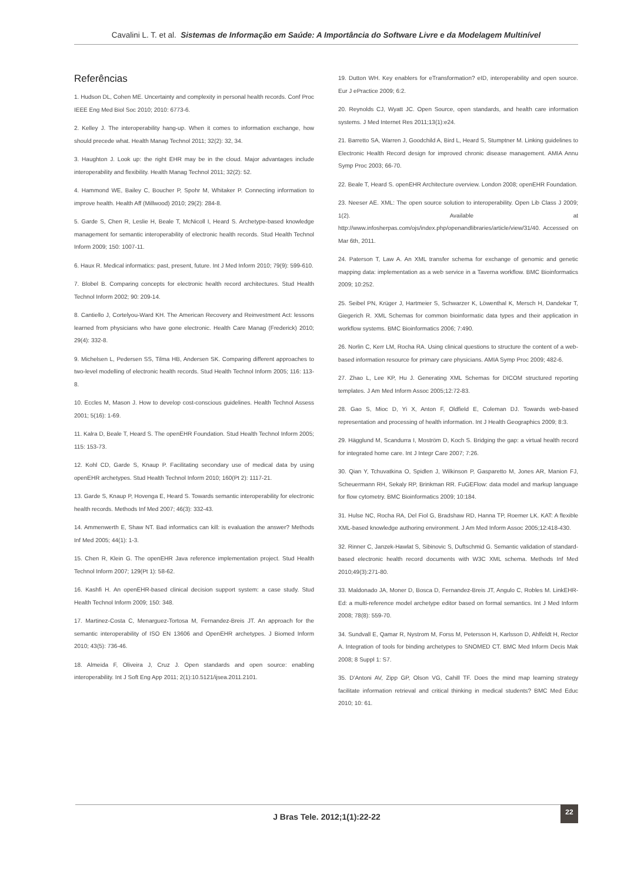Cavalini L. T. et al. Sistemas de Informação em Saúde: A Importância do Software Livre e da Modelagem Multinível
Referências
1. Hudson DL, Cohen ME. Uncertainty and complexity in personal health records. Conf Proc IEEE Eng Med Biol Soc 2010; 2010: 6773-6.
2. Kelley J. The interoperability hang-up. When it comes to information exchange, how should precede what. Health Manag Technol 2011; 32(2): 32, 34.
3. Haughton J. Look up: the right EHR may be in the cloud. Major advantages include interoperability and flexibility. Health Manag Technol 2011; 32(2): 52.
4. Hammond WE, Bailey C, Boucher P, Spohr M, Whitaker P. Connecting information to improve health. Health Aff (Millwood) 2010; 29(2): 284-8.
5. Garde S, Chen R, Leslie H, Beale T, McNicoll I, Heard S. Archetype-based knowledge management for semantic interoperability of electronic health records. Stud Health Technol Inform 2009; 150: 1007-11.
6. Haux R. Medical informatics: past, present, future. Int J Med Inform 2010; 79(9): 599-610.
7. Blobel B. Comparing concepts for electronic health record architectures. Stud Health Technol Inform 2002; 90: 209-14.
8. Cantiello J, Cortelyou-Ward KH. The American Recovery and Reinvestment Act: lessons learned from physicians who have gone electronic. Health Care Manag (Frederick) 2010; 29(4): 332-8.
9. Michelsen L, Pedersen SS, Tilma HB, Andersen SK. Comparing different approaches to two-level modelling of electronic health records. Stud Health Technol Inform 2005; 116: 113-8.
10. Eccles M, Mason J. How to develop cost-conscious guidelines. Health Technol Assess 2001; 5(16): 1-69.
11. Kalra D, Beale T, Heard S. The openEHR Foundation. Stud Health Technol Inform 2005; 115: 153-73.
12. Kohl CD, Garde S, Knaup P. Facilitating secondary use of medical data by using openEHR archetypes. Stud Health Technol Inform 2010; 160(Pt 2): 1117-21.
13. Garde S, Knaup P, Hovenga E, Heard S. Towards semantic interoperability for electronic health records. Methods Inf Med 2007; 46(3): 332-43.
14. Ammenwerth E, Shaw NT. Bad informatics can kill: is evaluation the answer? Methods Inf Med 2005; 44(1): 1-3.
15. Chen R, Klein G. The openEHR Java reference implementation project. Stud Health Technol Inform 2007; 129(Pt 1): 58-62.
16. Kashfi H. An openEHR-based clinical decision support system: a case study. Stud Health Technol Inform 2009; 150: 348.
17. Martinez-Costa C, Menarguez-Tortosa M, Fernandez-Breis JT. An approach for the semantic interoperability of ISO EN 13606 and OpenEHR archetypes. J Biomed Inform 2010; 43(5): 736-46.
18. Almeida F, Oliveira J, Cruz J. Open standards and open source: enabling interoperability. Int J Soft Eng App 2011; 2(1):10.5121/ijsea.2011.2101.
19. Dutton WH. Key enablers for eTransformation? eID, interoperability and open source. Eur J ePractice 2009; 6:2.
20. Reynolds CJ, Wyatt JC. Open Source, open standards, and health care information systems. J Med Internet Res 2011;13(1):e24.
21. Barretto SA, Warren J, Goodchild A, Bird L, Heard S, Stumptner M. Linking guidelines to Electronic Health Record design for improved chronic disease management. AMIA Annu Symp Proc 2003; 66-70.
22. Beale T, Heard S. openEHR Architecture overview. London 2008; openEHR Foundation.
23. Neeser AE. XML: The open source solution to interoperability. Open Lib Class J 2009; 1(2). Available at http://www.infosherpas.com/ojs/index.php/openandlibraries/article/view/31/40. Accessed on Mar 6th, 2011.
24. Paterson T, Law A. An XML transfer schema for exchange of genomic and genetic mapping data: implementation as a web service in a Taverna workflow. BMC Bioinformatics 2009; 10:252.
25. Seibel PN, Krüger J, Hartmeier S, Schwarzer K, Löwenthal K, Mersch H, Dandekar T, Giegerich R. XML Schemas for common bioinformatic data types and their application in workflow systems. BMC Bioinformatics 2006; 7:490.
26. Norlin C, Kerr LM, Rocha RA. Using clinical questions to structure the content of a web-based information resource for primary care physicians. AMIA Symp Proc 2009; 482-6.
27. Zhao L, Lee KP, Hu J. Generating XML Schemas for DICOM structured reporting templates. J Am Med Inform Assoc 2005;12:72-83.
28. Gao S, Mioc D, Yi X, Anton F, Oldfield E, Coleman DJ. Towards web-based representation and processing of health information. Int J Health Geographics 2009; 8:3.
29. Hägglund M, Scandurra I, Moström D, Koch S. Bridging the gap: a virtual health record for integrated home care. Int J Integr Care 2007; 7:26.
30. Qian Y, Tchuvatkina O, Spidlen J, Wilkinson P, Gasparetto M, Jones AR, Manion FJ, Scheuermann RH, Sekaly RP, Brinkman RR. FuGEFlow: data model and markup language for flow cytometry. BMC Bioinformatics 2009; 10:184.
31. Hulse NC, Rocha RA, Del Fiol G, Bradshaw RD, Hanna TP, Roemer LK. KAT: A flexible XML-based knowledge authoring environment. J Am Med Inform Assoc 2005;12:418-430.
32. Rinner C, Janzek-Hawlat S, Sibinovic S, Duftschmid G. Semantic validation of standard-based electronic health record documents with W3C XML schema. Methods Inf Med 2010;49(3):271-80.
33. Maldonado JA, Moner D, Bosca D, Fernandez-Breis JT, Angulo C, Robles M. LinkEHR-Ed: a multi-reference model archetype editor based on formal semantics. Int J Med Inform 2008; 78(8): 559-70.
34. Sundvall E, Qamar R, Nystrom M, Forss M, Petersson H, Karlsson D, Ahlfeldt H, Rector A. Integration of tools for binding archetypes to SNOMED CT. BMC Med Inform Decis Mak 2008; 8 Suppl 1: S7.
35. D'Antoni AV, Zipp GP, Olson VG, Cahill TF. Does the mind map learning strategy facilitate information retrieval and critical thinking in medical students? BMC Med Educ 2010; 10: 61.
J Bras Tele. 2012;1(1):22-22 22